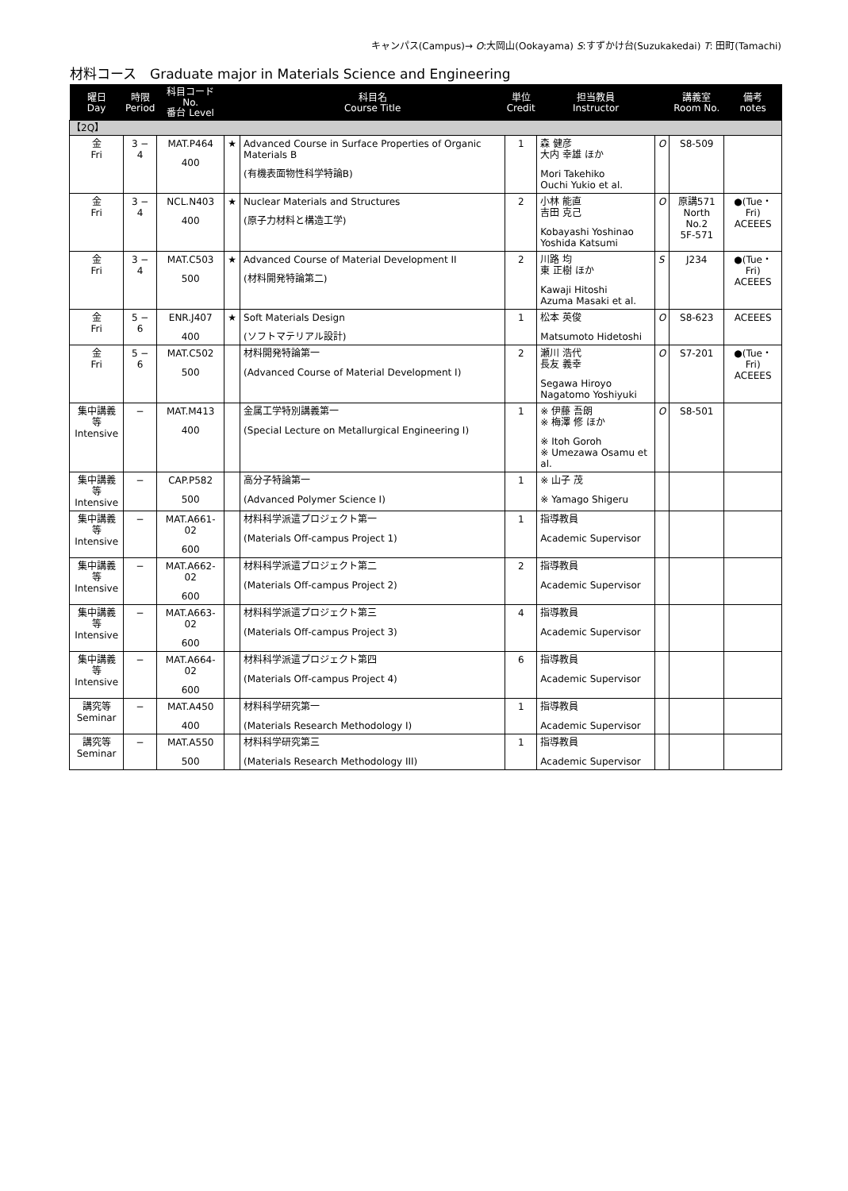キャンパス(Campus)→ O:大岡山(Ookayama) S:すずかけ台(Suzukakedai) T: 田町(Tamachi)
材料コース　Graduate major in Materials Science and Engineering
| 曜日 Day | 時限 Period | 科目コード No. 番台 Level | | 科目名 Course Title | 単位 Credit | 担当教員 Instructor | | 講義室 Room No. | 備考 notes |
| --- | --- | --- | --- | --- | --- | --- | --- | --- | --- |
| 【2Q】 | | | | | | | | | |
| 金 Fri | 3 − 4 | MAT.P464 400 | ★ | Advanced Course in Surface Properties of Organic Materials B (有機表面物性科学特論B) | 1 | 森 健彦 大内 幸雄 ほか Mori Takehiko Ouchi Yukio et al. | O | S8-509 | |
| 金 Fri | 3 − 4 | NCL.N403 400 | ★ | Nuclear Materials and Structures (原子力材料と構造工学) | 2 | 小林 能直 吉田 克己 Kobayashi Yoshinao Yoshida Katsumi | O | 原講571 North No.2 5F-571 | ●(Tue・Fri) ACEEES |
| 金 Fri | 3 − 4 | MAT.C503 500 | ★ | Advanced Course of Material Development II (材料開発特論第二) | 2 | 川路 均 東 正樹 ほか Kawaji Hitoshi Azuma Masaki et al. | S | J234 | ●(Tue・Fri) ACEEES |
| 金 Fri | 5 − 6 | ENR.J407 400 | ★ | Soft Materials Design (ソフトマテリアル設計) | 1 | 松本 英俊 Matsumoto Hidetoshi | O | S8-623 | ACEEES |
| 金 Fri | 5 − 6 | MAT.C502 500 | | 材料開発特論第一 (Advanced Course of Material Development I) | 2 | 瀬川 浩代 長友 義幸 Segawa Hiroyo Nagatomo Yoshiyuki | O | S7-201 | ●(Tue・Fri) ACEEES |
| 集中講義等 Intensive | − | MAT.M413 400 | | 金属工学特別講義第一 (Special Lecture on Metallurgical Engineering I) | 1 | ※ 伊藤 吾朗 ※ 梅澤 修 ほか ※ Itoh Goroh ※ Umezawa Osamu et al. | O | S8-501 | |
| 集中講義等 Intensive | − | CAP.P582 500 | | 高分子特論第一 (Advanced Polymer Science I) | 1 | ※ 山子 茂 ※ Yamago Shigeru | | | |
| 集中講義等 Intensive | − | MAT.A661-02 600 | | 材料科学派遣プロジェクト第一 (Materials Off-campus Project 1) | 1 | 指導教員 Academic Supervisor | | | |
| 集中講義等 Intensive | − | MAT.A662-02 600 | | 材料科学派遣プロジェクト第二 (Materials Off-campus Project 2) | 2 | 指導教員 Academic Supervisor | | | |
| 集中講義等 Intensive | − | MAT.A663-02 600 | | 材料科学派遣プロジェクト第三 (Materials Off-campus Project 3) | 4 | 指導教員 Academic Supervisor | | | |
| 集中講義等 Intensive | − | MAT.A664-02 600 | | 材料科学派遣プロジェクト第四 (Materials Off-campus Project 4) | 6 | 指導教員 Academic Supervisor | | | |
| 講究等 Seminar | − | MAT.A450 400 | | 材料科学研究第一 (Materials Research Methodology I) | 1 | 指導教員 Academic Supervisor | | | |
| 講究等 Seminar | − | MAT.A550 500 | | 材料科学研究第三 (Materials Research Methodology III) | 1 | 指導教員 Academic Supervisor | | | |